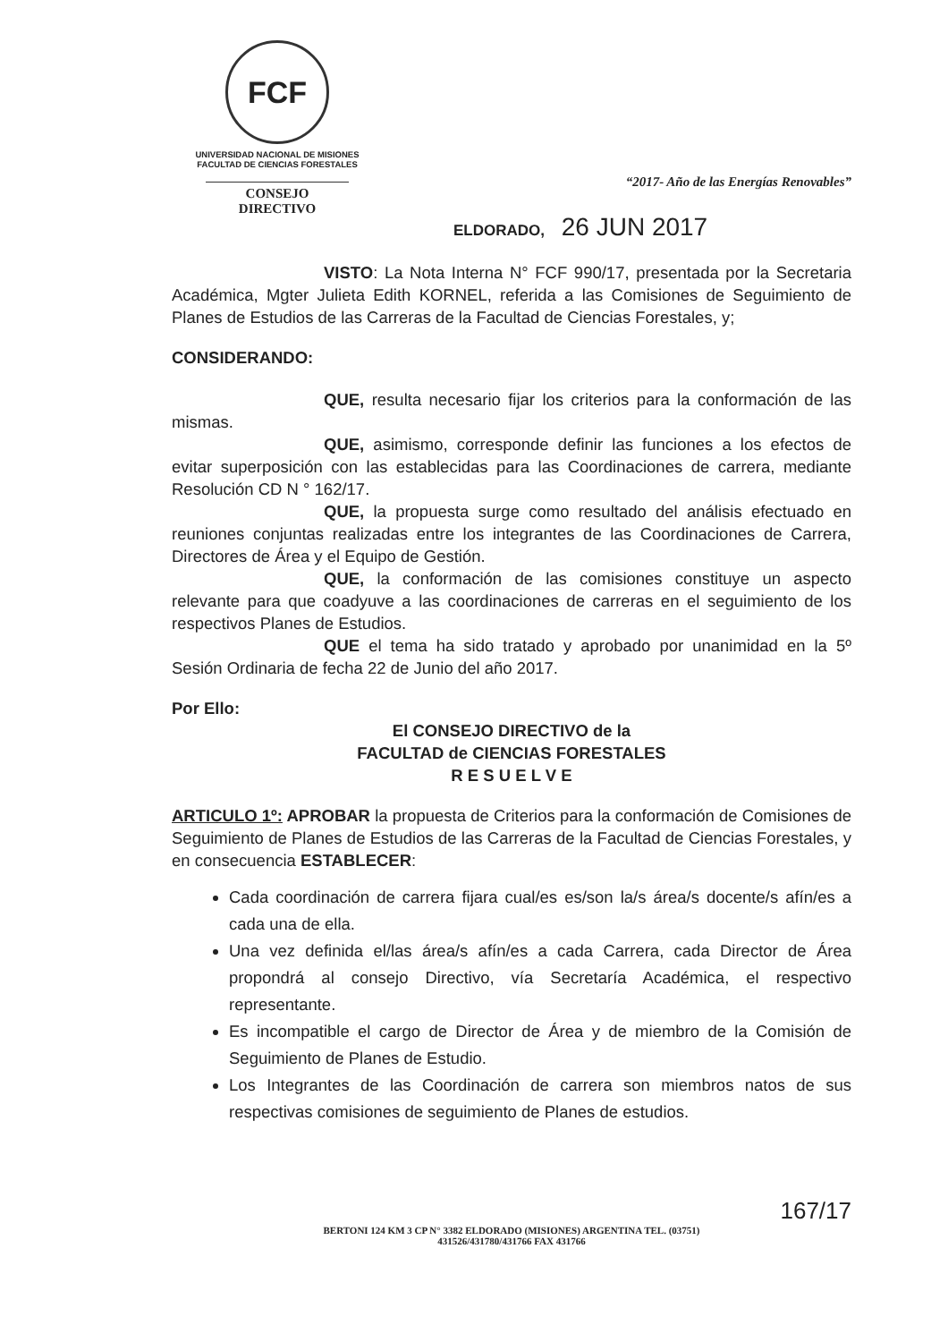FCF
UNIVERSIDAD NACIONAL DE MISIONES
FACULTAD DE CIENCIAS FORESTALES
CONSEJO DIRECTIVO
“2017- Año de las Energías Renovables”
ELDORADO, 26 JUN 2017
VISTO: La Nota Interna N° FCF 990/17, presentada por la Secretaria Académica, Mgter Julieta Edith KORNEL, referida a las Comisiones de Seguimiento de Planes de Estudios de las Carreras de la Facultad de Ciencias Forestales, y;
CONSIDERANDO:
QUE, resulta necesario fijar los criterios para la conformación de las mismas.
QUE, asimismo, corresponde definir las funciones a los efectos de evitar superposición con las establecidas para las Coordinaciones de carrera, mediante Resolución CD N ° 162/17.
QUE, la propuesta surge como resultado del análisis efectuado en reuniones conjuntas realizadas entre los integrantes de las Coordinaciones de Carrera, Directores de Área y el Equipo de Gestión.
QUE, la conformación de las comisiones constituye un aspecto relevante para que coadyuve a las coordinaciones de carreras en el seguimiento de los respectivos Planes de Estudios.
QUE el tema ha sido tratado y aprobado por unanimidad en la 5º Sesión Ordinaria de fecha 22 de Junio del año 2017.
Por Ello:
El CONSEJO DIRECTIVO de la
FACULTAD de CIENCIAS FORESTALES
R E S U E L V E
ARTICULO 1º: APROBAR la propuesta de Criterios para la conformación de Comisiones de Seguimiento de Planes de Estudios de las Carreras de la Facultad de Ciencias Forestales, y en consecuencia ESTABLECER:
Cada coordinación de carrera fijara cual/es es/son la/s área/s docente/s afín/es a cada una de ella.
Una vez definida el/las área/s afín/es a cada Carrera, cada Director de Área propondrá al consejo Directivo, vía Secretaría Académica, el respectivo representante.
Es incompatible el cargo de Director de Área y de miembro de la Comisión de Seguimiento de Planes de Estudio.
Los Integrantes de las Coordinación de carrera son miembros natos de sus respectivas comisiones de seguimiento de Planes de estudios.
167/17
BERTONI 124 KM 3 CP N° 3382 ELDORADO (MISIONES) ARGENTINA TEL. (03751)
431526/431780/431766 FAX 431766